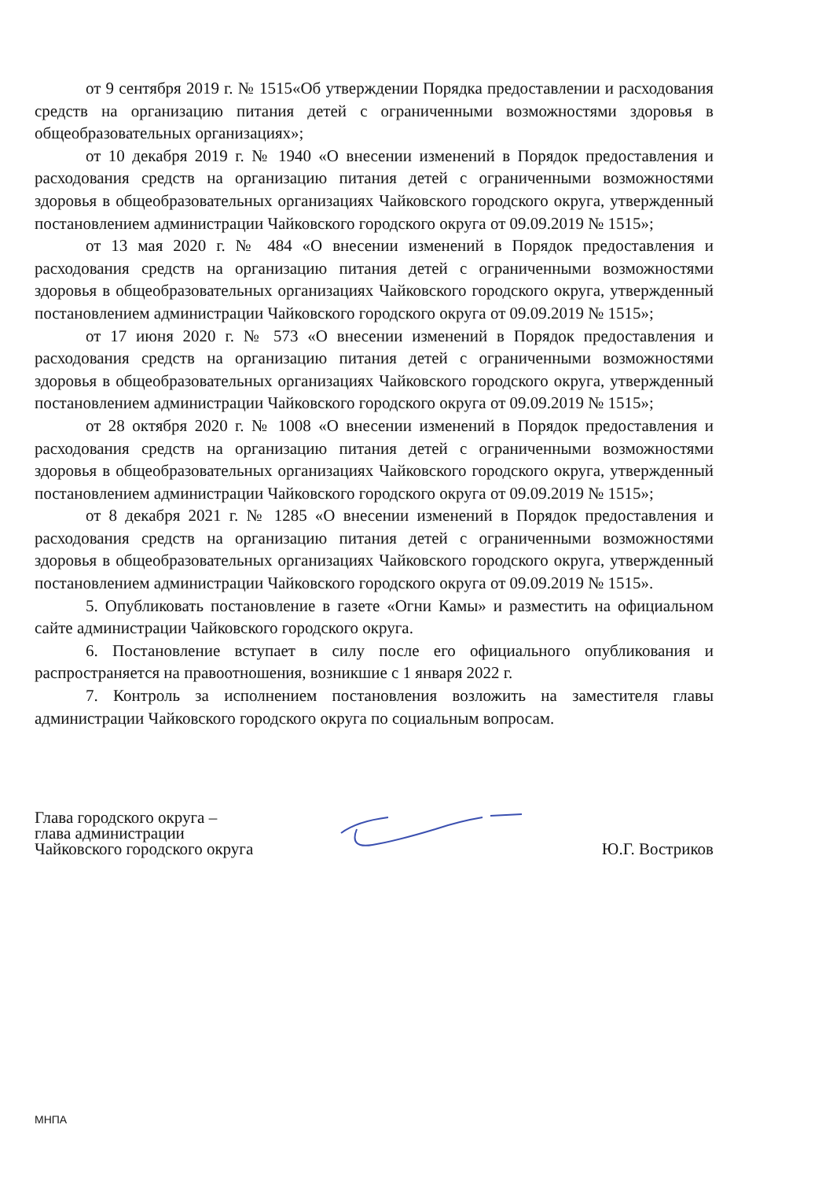от 9 сентября 2019 г. № 1515«Об утверждении Порядка предоставлении и расходования средств на организацию питания детей с ограниченными возможностями здоровья в общеобразовательных организациях»;
от 10 декабря 2019 г. № 1940 «О внесении изменений в Порядок предоставления и расходования средств на организацию питания детей с ограниченными возможностями здоровья в общеобразовательных организациях Чайковского городского округа, утвержденный постановлением администрации Чайковского городского округа от 09.09.2019 № 1515»;
от 13 мая 2020 г. № 484 «О внесении изменений в Порядок предоставления и расходования средств на организацию питания детей с ограниченными возможностями здоровья в общеобразовательных организациях Чайковского городского округа, утвержденный постановлением администрации Чайковского городского округа от 09.09.2019 № 1515»;
от 17 июня 2020 г. № 573 «О внесении изменений в Порядок предоставления и расходования средств на организацию питания детей с ограниченными возможностями здоровья в общеобразовательных организациях Чайковского городского округа, утвержденный постановлением администрации Чайковского городского округа от 09.09.2019 № 1515»;
от 28 октября 2020 г. № 1008 «О внесении изменений в Порядок предоставления и расходования средств на организацию питания детей с ограниченными возможностями здоровья в общеобразовательных организациях Чайковского городского округа, утвержденный постановлением администрации Чайковского городского округа от 09.09.2019 № 1515»;
от 8 декабря 2021 г. № 1285 «О внесении изменений в Порядок предоставления и расходования средств на организацию питания детей с ограниченными возможностями здоровья в общеобразовательных организациях Чайковского городского округа, утвержденный постановлением администрации Чайковского городского округа от 09.09.2019 № 1515».
5. Опубликовать постановление в газете «Огни Камы» и разместить на официальном сайте администрации Чайковского городского округа.
6. Постановление вступает в силу после его официального опубликования и распространяется на правоотношения, возникшие с 1 января 2022 г.
7. Контроль за исполнением постановления возложить на заместителя главы администрации Чайковского городского округа по социальным вопросам.
Глава городского округа –
глава администрации
Чайковского городского округа
Ю.Г. Востриков
МНПА